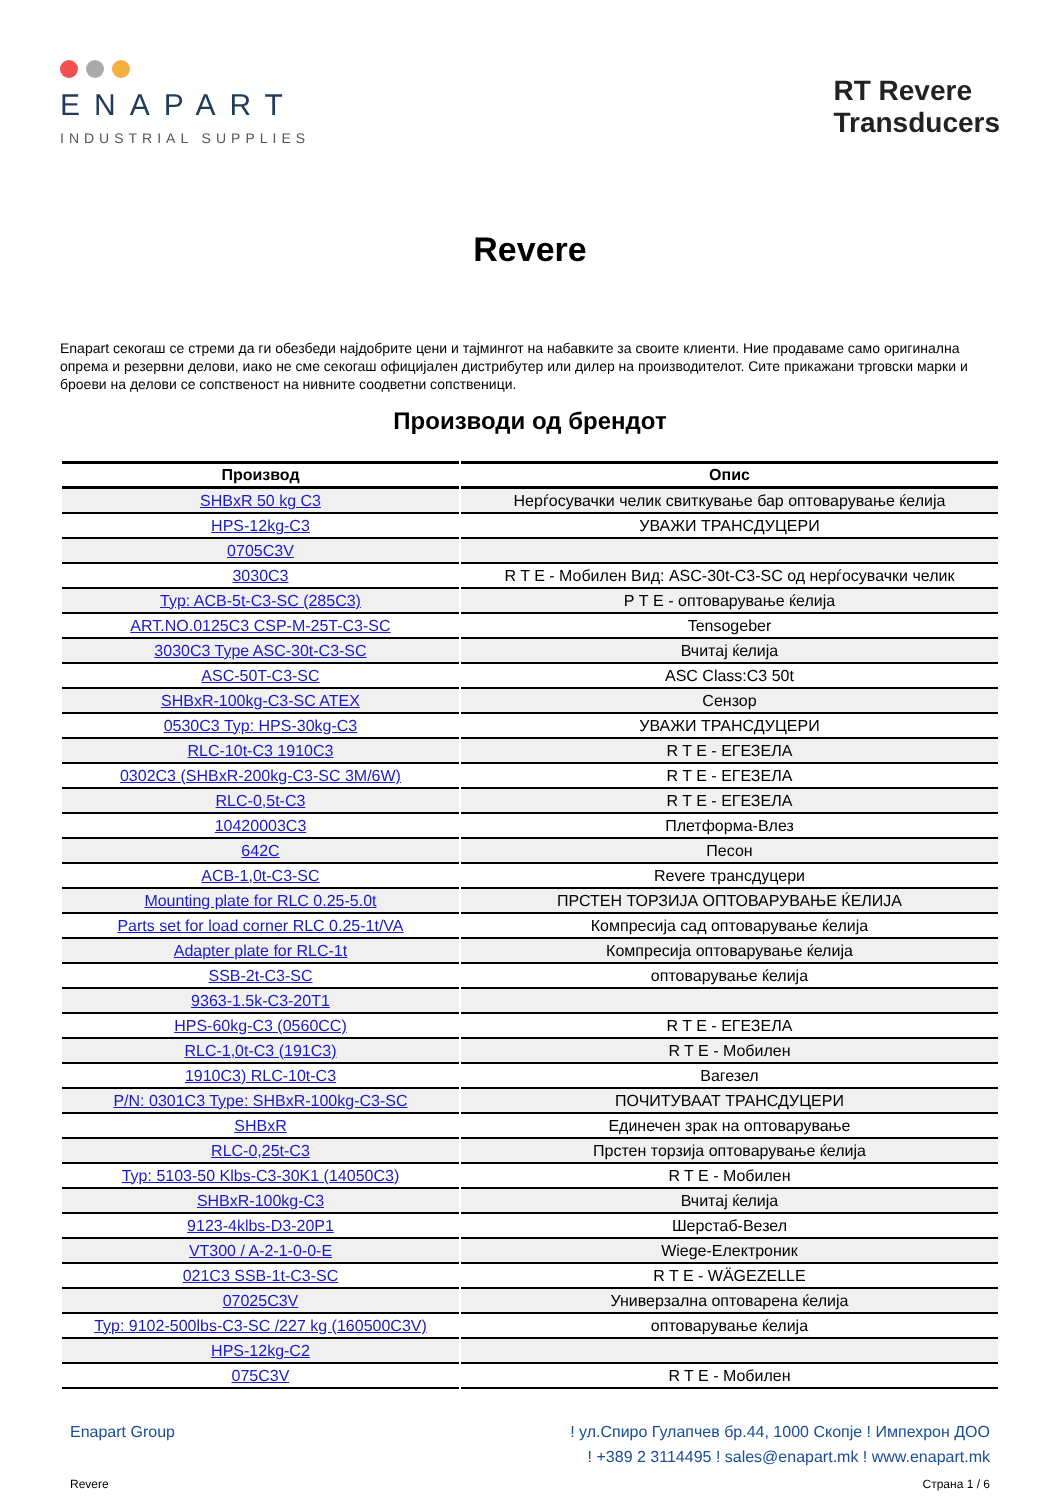ENAPART
INDUSTRIAL SUPPLIES
RT Revere
Transducers
Revere
Enapart секогаш се стреми да ги обезбеди најдобрите цени и тајмингот на набавките за своите клиенти. Ние продаваме само оригинална опрема и резервни делови, иако не сме секогаш официјален дистрибутер или дилер на производителот. Сите прикажани трговски марки и броеви на делови се сопственост на нивните соодветни сопственици.
Производи од брендот
| Производ | Опис |
| --- | --- |
| SHBxR 50 kg C3 | Нерѓосувачки челик свиткување бар оптоварување ќелија |
| HPS-12kg-C3 | УВАЖИ ТРАНСДУЦЕРИ |
| 0705C3V | |
| 3030C3 | R T E - Мобилен Вид: ASC-30t-C3-SC од нерѓосувачки челик |
| Typ: ACB-5t-C3-SC (285C3) | Р Т Е - оптоварување ќелија |
| ART.NO.0125C3 CSP-M-25T-C3-SC | Tensogeber |
| 3030C3 Type ASC-30t-C3-SC | Вчитај ќелија |
| ASC-50T-C3-SC | ASC Class:C3 50t |
| SHBxR-100kg-C3-SC ATEX | Сензор |
| 0530C3 Typ: HPS-30kg-C3 | УВАЖИ ТРАНСДУЦЕРИ |
| RLC-10t-C3 1910C3 | R T E - ЕГЕЗЕЛА |
| 0302C3 (SHBxR-200kg-C3-SC 3M/6W) | R T E - ЕГЕЗЕЛА |
| RLC-0,5t-C3 | R T E - ЕГЕЗЕЛА |
| 10420003C3 | Плетформа-Влез |
| 642C | Песон |
| ACB-1,0t-C3-SC | Revere трансдуцери |
| Mounting plate for RLC 0.25-5.0t | ПРСТЕН ТОРЗИЈА ОПТОВАРУВАЊЕ ЌЕЛИЈА |
| Parts set for load corner RLC 0.25-1t/VA | Компресија сад оптоварување ќелија |
| Adapter plate for RLC-1t | Компресија оптоварување ќелија |
| SSB-2t-C3-SC | оптоварување ќелија |
| 9363-1.5k-C3-20T1 | |
| HPS-60kg-C3 (0560CC) | R T E - ЕГЕЗЕЛА |
| RLC-1,0t-C3 (191C3) | R T E - Мобилен |
| 1910C3) RLC-10t-C3 | Вагезел |
| P/N: 0301C3 Type: SHBxR-100kg-C3-SC | ПОЧИТУВААТ ТРАНСДУЦЕРИ |
| SHBxR | Единечен зрак на оптоварување |
| RLC-0,25t-C3 | Прстен торзија оптоварување ќелија |
| Typ: 5103-50 Klbs-C3-30K1 (14050C3) | R T E - Мобилен |
| SHBxR-100kg-C3 | Вчитај ќелија |
| 9123-4klbs-D3-20P1 | Шерстаб-Везел |
| VT300 / A-2-1-0-0-E | Wiege-Електроник |
| 021C3 SSB-1t-C3-SC | R T E - WÄGEZELLE |
| 07025C3V | Универзална оптоварена ќелија |
| Typ: 9102-500lbs-C3-SC /227 kg (160500C3V) | оптоварување ќелија |
| HPS-12kg-C2 | |
| 075C3V | R T E - Мобилен |
Enapart Group ! ул.Спиро Гулапчев бр.44, 1000 Скопје ! Импехрон ДОО
! +389 2 3114495 ! sales@enapart.mk ! www.enapart.mk
Revere Страна 1 / 6